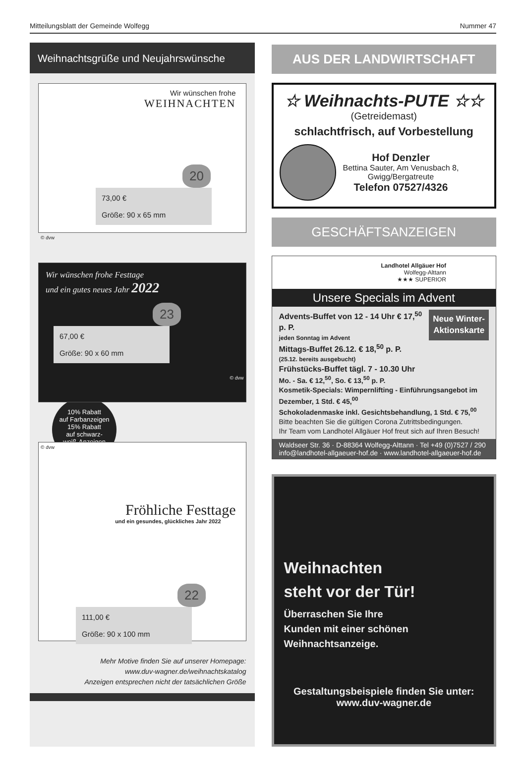Mitteilungsblatt der Gemeinde Wolfegg Nummer 47
Weihnachtsgrüße und Neujahrswünsche
Wir wünschen frohe
WEIHNACHTEN
20
73,00 €
Größe: 90 x 65 mm
© dvw
Wir wünschen frohe Festtage
und ein gutes neues Jahr 2022
23
67,00 €
Größe: 90 x 60 mm
© dvw
10% Rabatt
auf Farbanzeigen
15% Rabatt
auf schwarz-
weiß-Anzeigen
© dvw
Fröhliche Festtage
und ein gesundes, glückliches Jahr 2022
22
111,00 €
Größe: 90 x 100 mm
Mehr Motive finden Sie auf unserer Homepage:
www.duv-wagner.de/weihnachtskatalog
Anzeigen entsprechen nicht der tatsächlichen Größe
AUS DER LANDWIRTSCHAFT
☆ Weihnachts-PUTE ☆☆
(Getreidemast)
schlachtfrisch, auf Vorbestellung
Hof Denzler
Bettina Sauter, Am Venusbach 8,
Gwigg/Bergatreute
Telefon 07527/4326
GESCHÄFTSANZEIGEN
Landhotel Allgäuer Hof
Wolfegg-Alttann
★★★ SUPERIOR
Unsere Specials im Advent
Neue Winter-
Aktionskarte
Advents-Buffet von 12 - 14 Uhr € 17,<sup>50</sup> p. P.
jeden Sonntag im Advent
Mittags-Buffet 26.12. € 18,<sup>50</sup> p. P.
(25.12. bereits ausgebucht)
Frühstücks-Buffet tägl. 7 - 10.30 Uhr
Mo. - Sa. € 12,<sup>50</sup>, So. € 13,<sup>50</sup> p. P.
Kosmetik-Specials: Wimpernlifting - Einführungsangebot im Dezember, 1 Std. € 45,<sup>00</sup>
Schokoladenmaske inkl. Gesichtsbehandlung, 1 Std. € 75,<sup>00</sup>
Bitte beachten Sie die gültigen Corona Zutrittsbedingungen.
Ihr Team vom Landhotel Allgäuer Hof freut sich auf Ihren Besuch!
Waldseer Str. 36 · D-88364 Wolfegg-Alttann · Tel +49 (0)7527 / 290
info@landhotel-allgaeuer-hof.de · www.landhotel-allgaeuer-hof.de
Weihnachten
steht vor der Tür!
Überraschen Sie Ihre
Kunden mit einer schönen
Weihnachtsanzeige.
Gestaltungsbeispiele finden Sie unter:
www.duv-wagner.de